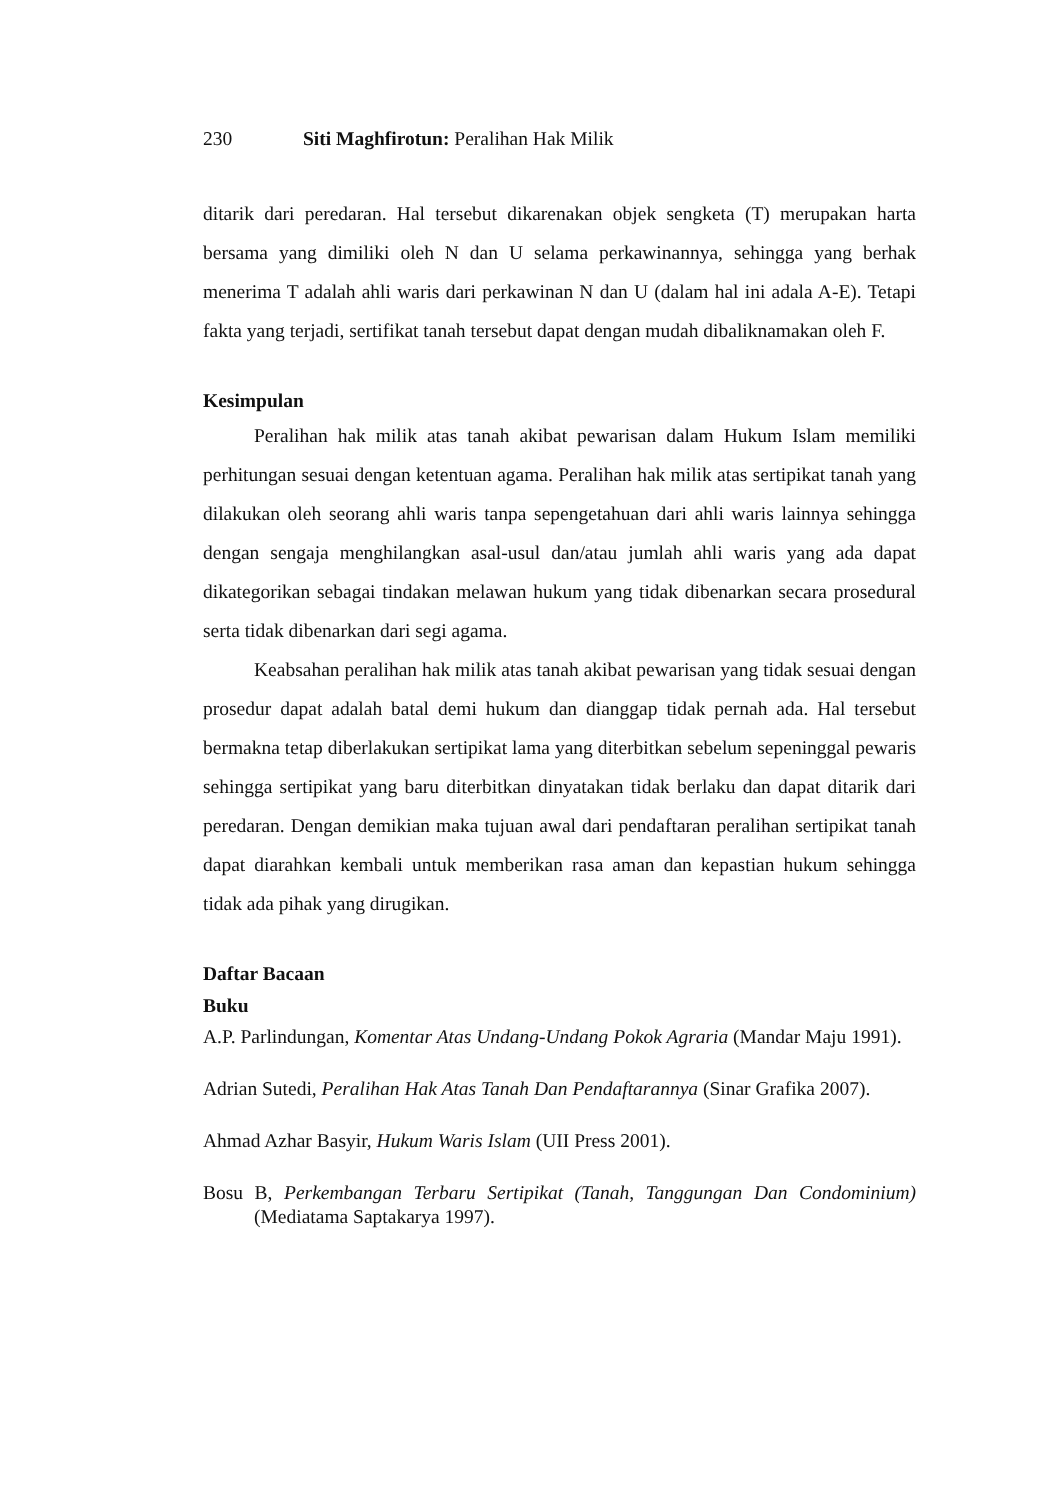230 Siti Maghfirotun: Peralihan Hak Milik
ditarik dari peredaran. Hal tersebut dikarenakan objek sengketa (T) merupakan harta bersama yang dimiliki oleh N dan U selama perkawinannya, sehingga yang berhak menerima T adalah ahli waris dari perkawinan N dan U (dalam hal ini adala A-E). Tetapi fakta yang terjadi, sertifikat tanah tersebut dapat dengan mudah dibaliknamakan oleh F.
Kesimpulan
Peralihan hak milik atas tanah akibat pewarisan dalam Hukum Islam memiliki perhitungan sesuai dengan ketentuan agama. Peralihan hak milik atas sertipikat tanah yang dilakukan oleh seorang ahli waris tanpa sepengetahuan dari ahli waris lainnya sehingga dengan sengaja menghilangkan asal-usul dan/atau jumlah ahli waris yang ada dapat dikategorikan sebagai tindakan melawan hukum yang tidak dibenarkan secara prosedural serta tidak dibenarkan dari segi agama.
Keabsahan peralihan hak milik atas tanah akibat pewarisan yang tidak sesuai dengan prosedur dapat adalah batal demi hukum dan dianggap tidak pernah ada. Hal tersebut bermakna tetap diberlakukan sertipikat lama yang diterbitkan sebelum sepeninggal pewaris sehingga sertipikat yang baru diterbitkan dinyatakan tidak berlaku dan dapat ditarik dari peredaran. Dengan demikian maka tujuan awal dari pendaftaran peralihan sertipikat tanah dapat diarahkan kembali untuk memberikan rasa aman dan kepastian hukum sehingga tidak ada pihak yang dirugikan.
Daftar Bacaan
Buku
A.P. Parlindungan, Komentar Atas Undang-Undang Pokok Agraria (Mandar Maju 1991).
Adrian Sutedi, Peralihan Hak Atas Tanah Dan Pendaftarannya (Sinar Grafika 2007).
Ahmad Azhar Basyir, Hukum Waris Islam (UII Press 2001).
Bosu B, Perkembangan Terbaru Sertipikat (Tanah, Tanggungan Dan Condominium) (Mediatama Saptakarya 1997).